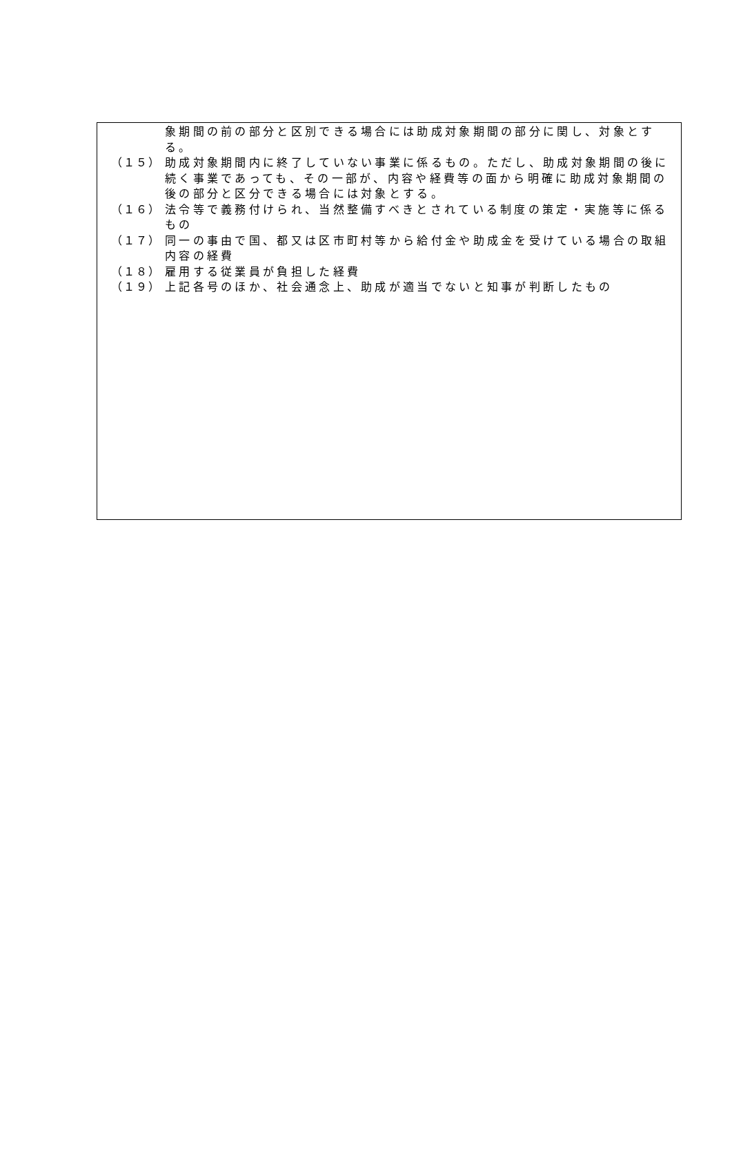象期間の前の部分と区別できる場合には助成対象期間の部分に関し、対象とする。
（１５）
助成対象期間内に終了していない事業に係るもの。ただし、助成対象期間の後に続く事業であっても、その一部が、内容や経費等の面から明確に助成対象期間の後の部分と区分できる場合には対象とする。
（１６）
法令等で義務付けられ、当然整備すべきとされている制度の策定・実施等に係るもの
（１７）
同一の事由で国、都又は区市町村等から給付金や助成金を受けている場合の取組内容の経費
（１８）
雇用する従業員が負担した経費
（１９）
上記各号のほか、社会通念上、助成が適当でないと知事が判断したもの